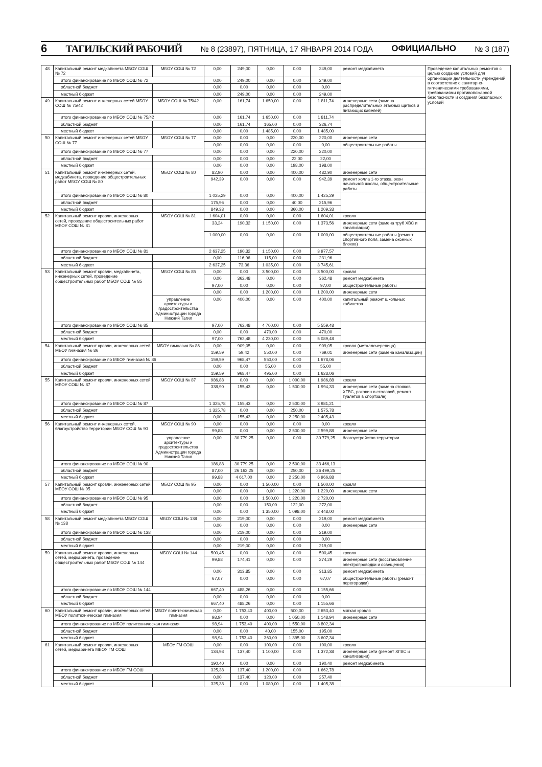6 ТАГИЛЬСКИЙ РАБОЧИЙ № 8 (23897), ПЯТНИЦА, 17 ЯНВАРЯ 2014 ГОДА ОФИЦИАЛЬНО № 3 (187)
| 48 | Капитальный ремонт медкабинета МБОУ СОШ № 72 | МБОУ СОШ № 72 | 0,00 | 249,00 | 0,00 | 0,00 | 249,00 | ремонт медкабинета | Проведение капитальных ремонтов с целью создание условий для организации деятельности учреждений в соответствие с санитарно-гигиеническими требованиями, требованиями противопожарной безопасности и создания безопасных условий |
| | итого финансирование по МБОУ СОШ № 72 | | 0,00 | 249,00 | 0,00 | 0,00 | 249,00 | | |
| | областной бюджет | | 0,00 | 0,00 | 0,00 | 0,00 | 0,00 | | |
| | местный бюджет | | 0,00 | 249,00 | 0,00 | 0,00 | 249,00 | | |
| 49 | Капитальный ремонт инженерных сетей МБОУ СОШ № 75/42 | МБОУ СОШ № 75/42 | 0,00 | 161,74 | 1 650,00 | 0,00 | 1 811,74 | инженерные сети (замена распределительных этажных щитков и питающих кабелей) | |
| | итого финансирование по МБОУ СОШ № 75/42 | | 0,00 | 161,74 | 1 650,00 | 0,00 | 1 811,74 | | |
| | областной бюджет | | 0,00 | 161,74 | 165,00 | 0,00 | 326,74 | | |
| | местный бюджет | | 0,00 | 0,00 | 1 485,00 | 0,00 | 1 485,00 | | |
| 50 | Капитальный ремонт инженерных сетей МБОУ СОШ № 77 | МБОУ СОШ № 77 | 0,00 | 0,00 | 0,00 | 220,00 | 220,00 | инженерные сети | |
| | | | 0,00 | 0,00 | 0,00 | 0,00 | 0,00 | общестроительные работы | |
| | итого финансирование по МБОУ СОШ № 77 | | 0,00 | 0,00 | 0,00 | 220,00 | 220,00 | | |
| | областной бюджет | | 0,00 | 0,00 | 0,00 | 22,00 | 22,00 | | |
| | местный бюджет | | 0,00 | 0,00 | 0,00 | 198,00 | 198,00 | | |
| 51 | Капитальный ремонт инженерных сетей, медкабинета, проведение общестроительных работ МБОУ СОШ № 80 | МБОУ СОШ № 80 | 82,90 | 0,00 | 0,00 | 400,00 | 482,90 | инженерные сети | |
| | | | 942,39 | 0,00 | 0,00 | 0,00 | 942,39 | ремонт холла 1-го этажа, окон начальной школы, общестроительные работы | |
| | итого финансирование по МБОУ СОШ № 80 | | 1 025,29 | 0,00 | 0,00 | 400,00 | 1 425,29 | | |
| | областной бюджет | | 175,96 | 0,00 | 0,00 | 40,00 | 215,96 | | |
| | местный бюджет | | 849,33 | 0,00 | 0,00 | 360,00 | 1 209,33 | | |
| 52 | Капитальный ремонт кровли, инженерных сетей, проведение общестроительных работ МБОУ СОШ № 81 | МБОУ СОШ № 81 | 1 604,01 | 0,00 | 0,00 | 0,00 | 1 604,01 | кровля | |
| | | | 33,24 | 190,32 | 1 150,00 | 0,00 | 1 373,56 | инженерные сети (замена труб ХВС и канализации) | |
| | | | 1 000,00 | 0,00 | 0,00 | 0,00 | 1 000,00 | общестроительные работы (ремонт спортивного поля, замена оконных блоков) | |
| | итого финансирование по МБОУ СОШ № 81 | | 2 637,25 | 190,32 | 1 150,00 | 0,00 | 3 977,57 | | |
| | областной бюджет | | 0,00 | 116,96 | 115,00 | 0,00 | 231,96 | | |
| | местный бюджет | | 2 637,25 | 73,36 | 1 035,00 | 0,00 | 3 745,61 | | |
| 53 | Капитальный ремонт кровли, медкабинета, инженерных сетей, проведение общестроительных работ МБОУ СОШ № 85 | МБОУ СОШ № 85 | 0,00 | 0,00 | 3 500,00 | 0,00 | 3 500,00 | кровля | |
| | | | 0,00 | 362,48 | 0,00 | 0,00 | 362,48 | ремонт медкабинета | |
| | | | 97,00 | 0,00 | 0,00 | 0,00 | 97,00 | общестроительные работы | |
| | | | 0,00 | 0,00 | 1 200,00 | 0,00 | 1 200,00 | инженерные сети | |
| | | управление архитектуры и градостроительства Администрации города Нижний Тагил | 0,00 | 400,00 | 0,00 | 0,00 | 400,00 | капитальный ремонт школьных кабинетов | |
| | итого финансирование по МБОУ СОШ № 85 | | 97,00 | 762,48 | 4 700,00 | 0,00 | 5 559,48 | | |
| | областной бюджет | | 0,00 | 0,00 | 470,00 | 0,00 | 470,00 | | |
| | местный бюджет | | 97,00 | 762,48 | 4 230,00 | 0,00 | 5 089,48 | | |
| 54 | Капитальный ремонт кровли, инженерных сетей МБОУ гимназия № 86 | МБОУ гимназия № 86 | 0,00 | 909,05 | 0,00 | 0,00 | 909,05 | кровля (металлочерепица) | |
| | | | 159,59 | 59,42 | 550,00 | 0,00 | 769,01 | инженерные сети (замена канализации) | |
| | итого финансирование по МБОУ гимназия № 86 | | 159,59 | 968,47 | 550,00 | 0,00 | 1 678,06 | | |
| | областной бюджет | | 0,00 | 0,00 | 55,00 | 0,00 | 55,00 | | |
| | местный бюджет | | 159,59 | 968,47 | 495,00 | 0,00 | 1 623,06 | | |
| 55 | Капитальный ремонт кровли, инженерных сетей МБОУ СОШ № 87 | МБОУ СОШ № 87 | 986,88 | 0,00 | 0,00 | 1 000,00 | 1 986,88 | кровля | |
| | | | 338,90 | 155,43 | 0,00 | 1 500,00 | 1 994,33 | инженерные сети (замена стояков, ХГВС, раковин в столовой, ремонт туалетов в спортзале) | |
| | итого финансирование по МБОУ СОШ № 87 | | 1 325,78 | 155,43 | 0,00 | 2 500,00 | 3 981,21 | | |
| | областной бюджет | | 1 325,78 | 0,00 | 0,00 | 250,00 | 1 575,78 | | |
| | местный бюджет | | 0,00 | 155,43 | 0,00 | 2 250,00 | 2 405,43 | | |
| 56 | Капитальный ремонт инженерных сетей, благоустройство территории МБОУ СОШ № 90 | МБОУ СОШ № 90 | 0,00 | 0,00 | 0,00 | 0,00 | 0,00 | кровля | |
| | | | 99,88 | 0,00 | 0,00 | 2 500,00 | 2 599,88 | инженерные сети | |
| | | управление архитектуры и градостроительства Администрации города Нижний Тагил | 0,00 | 30 779,25 | 0,00 | 0,00 | 30 779,25 | благоустройство территории | |
| | итого финансирование по МБОУ СОШ № 90 | | 186,88 | 30 779,25 | 0,00 | 2 500,00 | 33 466,13 | | |
| | областной бюджет | | 87,00 | 26 162,25 | 0,00 | 250,00 | 26 499,25 | | |
| | местный бюджет | | 99,88 | 4 617,00 | 0,00 | 2 250,00 | 6 966,88 | | |
| 57 | Капитальный ремонт кровли, инженерных сетей МБОУ СОШ № 95 | МБОУ СОШ № 95 | 0,00 | 0,00 | 1 500,00 | 0,00 | 1 500,00 | кровля | |
| | | | 0,00 | 0,00 | 0,00 | 1 220,00 | 1 220,00 | инженерные сети | |
| | итого финансирование по МБОУ СОШ № 95 | | 0,00 | 0,00 | 1 500,00 | 1 220,00 | 2 720,00 | | |
| | областной бюджет | | 0,00 | 0,00 | 150,00 | 122,00 | 272,00 | | |
| | местный бюджет | | 0,00 | 0,00 | 1 350,00 | 1 098,00 | 2 448,00 | | |
| 58 | Капитальный ремонт медкабинета МБОУ СОШ № 138 | МБОУ СОШ № 138 | 0,00 | 219,00 | 0,00 | 0,00 | 219,00 | ремонт медкабинета | |
| | | | 0,00 | 0,00 | 0,00 | 0,00 | 0,00 | инженерные сети | |
| | итого финансирование по МБОУ СОШ № 138 | | 0,00 | 219,00 | 0,00 | 0,00 | 219,00 | | |
| | областной бюджет | | 0,00 | 0,00 | 0,00 | 0,00 | 0,00 | | |
| | местный бюджет | | 0,00 | 219,00 | 0,00 | 0,00 | 219,00 | | |
| 59 | Капитальный ремонт кровли, инженерных сетей, медкабинета, проведение общестроительных работ МБОУ СОШ № 144 | МБОУ СОШ № 144 | 500,45 | 0,00 | 0,00 | 0,00 | 500,45 | кровля | |
| | | | 99,88 | 174,41 | 0,00 | 0,00 | 274,29 | инженерные сети (восстановление электропроводки и освещения) | |
| | | | 0,00 | 313,85 | 0,00 | 0,00 | 313,85 | ремонт медкабинета | |
| | | | 67,07 | 0,00 | 0,00 | 0,00 | 67,07 | общестроительные работы (ремонт перегородки) | |
| | итого финансирование по МБОУ СОШ № 144 | | 667,40 | 488,26 | 0,00 | 0,00 | 1 155,66 | | |
| | областной бюджет | | 0,00 | 0,00 | 0,00 | 0,00 | 0,00 | | |
| | местный бюджет | | 667,40 | 488,26 | 0,00 | 0,00 | 1 155,66 | | |
| 60 | Капитальный ремонт кровли, инженерных сетей МБОУ политехническая гимназия | МБОУ политехническая гимназия | 0,00 | 1 753,40 | 400,00 | 500,00 | 2 653,40 | мягкая кровля | |
| | | | 98,94 | 0,00 | 0,00 | 1 050,00 | 1 148,94 | инженерные сети | |
| | итого финансирование по МБОУ политехническая гимназия | | 98,94 | 1 753,40 | 400,00 | 1 550,00 | 3 802,34 | | |
| | областной бюджет | | 0,00 | 0,00 | 40,00 | 155,00 | 195,00 | | |
| | местный бюджет | | 98,94 | 1 753,40 | 360,00 | 1 395,00 | 3 607,34 | | |
| 61 | Капитальный ремонт кровли, инженерных сетей, медкабинета МБОУ ГМ СОШ | МБОУ ГМ СОШ | 0,00 | 0,00 | 100,00 | 0,00 | 100,00 | кровля | |
| | | | 134,98 | 137,40 | 1 100,00 | 0,00 | 1 372,38 | инженерные сети (ремонт ХГВС и канализации) | |
| | | | 190,40 | 0,00 | 0,00 | 0,00 | 190,40 | ремонт медкабинета | |
| | итого финансирование по МБОУ ГМ СОШ | | 325,38 | 137,40 | 1 200,00 | 0,00 | 1 662,78 | | |
| | областной бюджет | | 0,00 | 137,40 | 120,00 | 0,00 | 257,40 | | |
| | местный бюджет | | 325,38 | 0,00 | 1 080,00 | 0,00 | 1 405,38 | | |